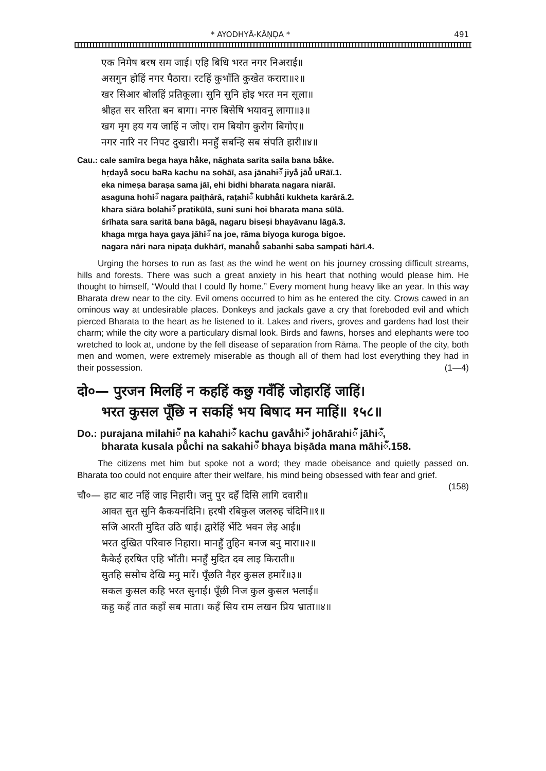* AYODHYĀ-KĀṆḌA * 491
एक निमेष बरष सम जाई। एहि बिधि भरत नगर निअराई॥
असगुन होहिं नगर पैठारा। रटहिं कुभाँति कुखेत करारा॥२॥
खर सिआर बोलहिं प्रतिकूला। सुनि सुनि होइ भरत मन सूला॥
श्रीहत सर सरिता बन बागा। नगरु बिसेषि भयावनु लागा॥३॥
खग मृग हय गय जाहिं न जोए। राम बियोग कुरोग बिगोए॥
नगर नारि नर निपट दुखारी। मनहुँ सबन्हि सब संपति हारी॥४॥
Cau.: cale samīra bega haya hå̐ke, nāghata sarita saila bana bå̐ke.
hṛdayå̐ socu baRa kachu na sohāī, asa jānahiँ jiyå̐ jāů̐ uRāī.1.
eka nimeṣa baraṣa sama jāī, ehi bidhi bharata nagara niarāī.
asaguna hohiँ nagara paiṭhārā, raṭahiँ kubhå̐ti kukheta karārā.2.
khara siāra bolahiँ pratikūlā, suni suni hoi bharata mana sūlā.
śrīhata sara saritā bana bāgā, nagaru biseṣi bhayāvanu lāgā.3.
khaga mṛga haya gaya jāhiँ na joe, rāma biyoga kuroga bigoe.
nagara nāri nara nipaṭa dukhārī, manahů̐ sabanhi saba sampati hārī.4.
Urging the horses to run as fast as the wind he went on his journey crossing difficult streams, hills and forests. There was such a great anxiety in his heart that nothing would please him. He thought to himself, “Would that I could fly home.” Every moment hung heavy like an year. In this way Bharata drew near to the city. Evil omens occurred to him as he entered the city. Crows cawed in an ominous way at undesirable places. Donkeys and jackals gave a cry that foreboded evil and which pierced Bharata to the heart as he listened to it. Lakes and rivers, groves and gardens had lost their charm; while the city wore a particulary dismal look. Birds and fawns, horses and elephants were too wretched to look at, undone by the fell disease of separation from Rāma. The people of the city, both men and women, were extremely miserable as though all of them had lost everything they had in their possession. (1—4)
दो०— पुरजन मिलहिं न कहहिं कछु गवँहिं जोहारहिं जाहिं।
भरत कुसल पूँछि न सकहिं भय बिषाद मन माहिं॥ १५८॥
Do.: purajana milahiँ na kahahiँ kachu gavå̐hiँ johārahiँ jāhiँ,
bharata kusala pů̐chi na sakahiँ bhaya biṣāda mana māhiँ.158.
The citizens met him but spoke not a word; they made obeisance and quietly passed on. Bharata too could not enquire after their welfare, his mind being obsessed with fear and grief. (158)
चौ०— हाट बाट नहिं जाइ निहारी। जनु पुर दहँ दिसि लागि दवारी॥
आवत सुत सुनि कैकयनंदिनि। हरषी रबिकुल जलरुह चंदिनि॥१॥
सजि आरती मुदित उठि धाई। द्वारेहिं भेंटि भवन लेइ आई॥
भरत दुखित परिवारु निहारा। मानहुँ तुहिन बनज बनु मारा॥२॥
कैकेई हरषित एहि भाँती। मनहुँ मुदित दव लाइ किराती॥
सुतहि ससोच देखि मनु मारें। पूँछति नैहर कुसल हमारें॥३॥
सकल कुसल कहि भरत सुनाई। पूँछी निज कुल कुसल भलाई॥
कहु कहँ तात कहाँ सब माता। कहँ सिय राम लखन प्रिय भ्राता॥४॥